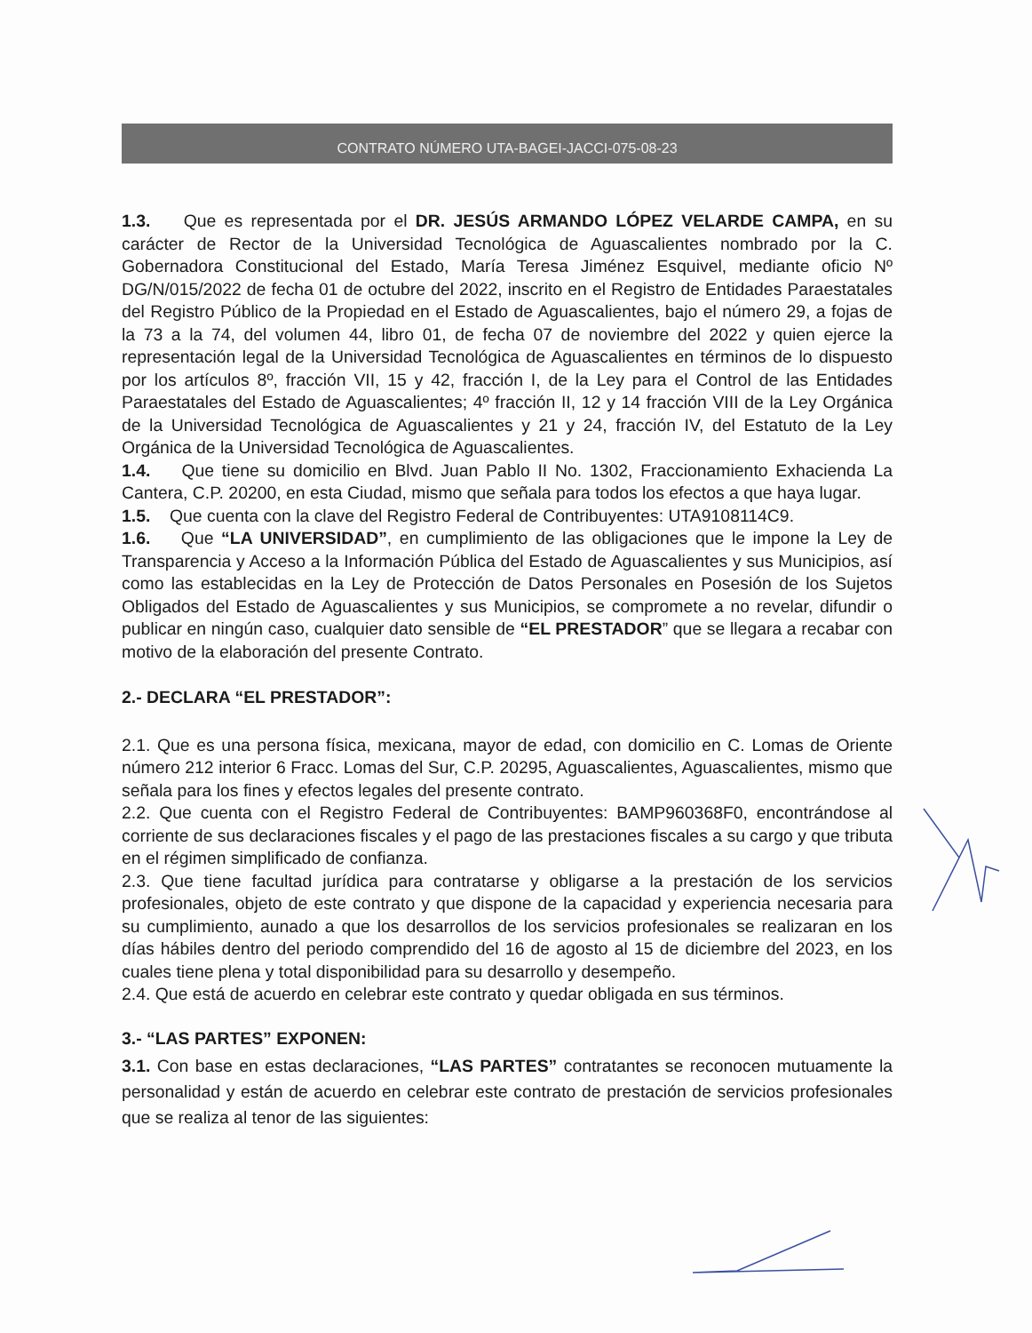CONTRATO NÚMERO UTA-BAGEI-JACCI-075-08-23
1.3. Que es representada por el DR. JESÚS ARMANDO LÓPEZ VELARDE CAMPA, en su carácter de Rector de la Universidad Tecnológica de Aguascalientes nombrado por la C. Gobernadora Constitucional del Estado, María Teresa Jiménez Esquivel, mediante oficio Nº DG/N/015/2022 de fecha 01 de octubre del 2022, inscrito en el Registro de Entidades Paraestatales del Registro Público de la Propiedad en el Estado de Aguascalientes, bajo el número 29, a fojas de la 73 a la 74, del volumen 44, libro 01, de fecha 07 de noviembre del 2022 y quien ejerce la representación legal de la Universidad Tecnológica de Aguascalientes en términos de lo dispuesto por los artículos 8º, fracción VII, 15 y 42, fracción I, de la Ley para el Control de las Entidades Paraestatales del Estado de Aguascalientes; 4º fracción II, 12 y 14 fracción VIII de la Ley Orgánica de la Universidad Tecnológica de Aguascalientes y 21 y 24, fracción IV, del Estatuto de la Ley Orgánica de la Universidad Tecnológica de Aguascalientes.
1.4. Que tiene su domicilio en Blvd. Juan Pablo II No. 1302, Fraccionamiento Exhacienda La Cantera, C.P. 20200, en esta Ciudad, mismo que señala para todos los efectos a que haya lugar.
1.5. Que cuenta con la clave del Registro Federal de Contribuyentes: UTA9108114C9.
1.6. Que “LA UNIVERSIDAD”, en cumplimiento de las obligaciones que le impone la Ley de Transparencia y Acceso a la Información Pública del Estado de Aguascalientes y sus Municipios, así como las establecidas en la Ley de Protección de Datos Personales en Posesión de los Sujetos Obligados del Estado de Aguascalientes y sus Municipios, se compromete a no revelar, difundir o publicar en ningún caso, cualquier dato sensible de “EL PRESTADOR” que se llegara a recabar con motivo de la elaboración del presente Contrato.
2.- DECLARA “EL PRESTADOR”:
2.1. Que es una persona física, mexicana, mayor de edad, con domicilio en C. Lomas de Oriente número 212 interior 6 Fracc. Lomas del Sur, C.P. 20295, Aguascalientes, Aguascalientes, mismo que señala para los fines y efectos legales del presente contrato.
2.2. Que cuenta con el Registro Federal de Contribuyentes: BAMP960368F0, encontrándose al corriente de sus declaraciones fiscales y el pago de las prestaciones fiscales a su cargo y que tributa en el régimen simplificado de confianza.
2.3. Que tiene facultad jurídica para contratarse y obligarse a la prestación de los servicios profesionales, objeto de este contrato y que dispone de la capacidad y experiencia necesaria para su cumplimiento, aunado a que los desarrollos de los servicios profesionales se realizaran en los días hábiles dentro del periodo comprendido del 16 de agosto al 15 de diciembre del 2023, en los cuales tiene plena y total disponibilidad para su desarrollo y desempeño.
2.4. Que está de acuerdo en celebrar este contrato y quedar obligada en sus términos.
3.- “LAS PARTES” EXPONEN:
3.1. Con base en estas declaraciones, “LAS PARTES” contratantes se reconocen mutuamente la personalidad y están de acuerdo en celebrar este contrato de prestación de servicios profesionales que se realiza al tenor de las siguientes: